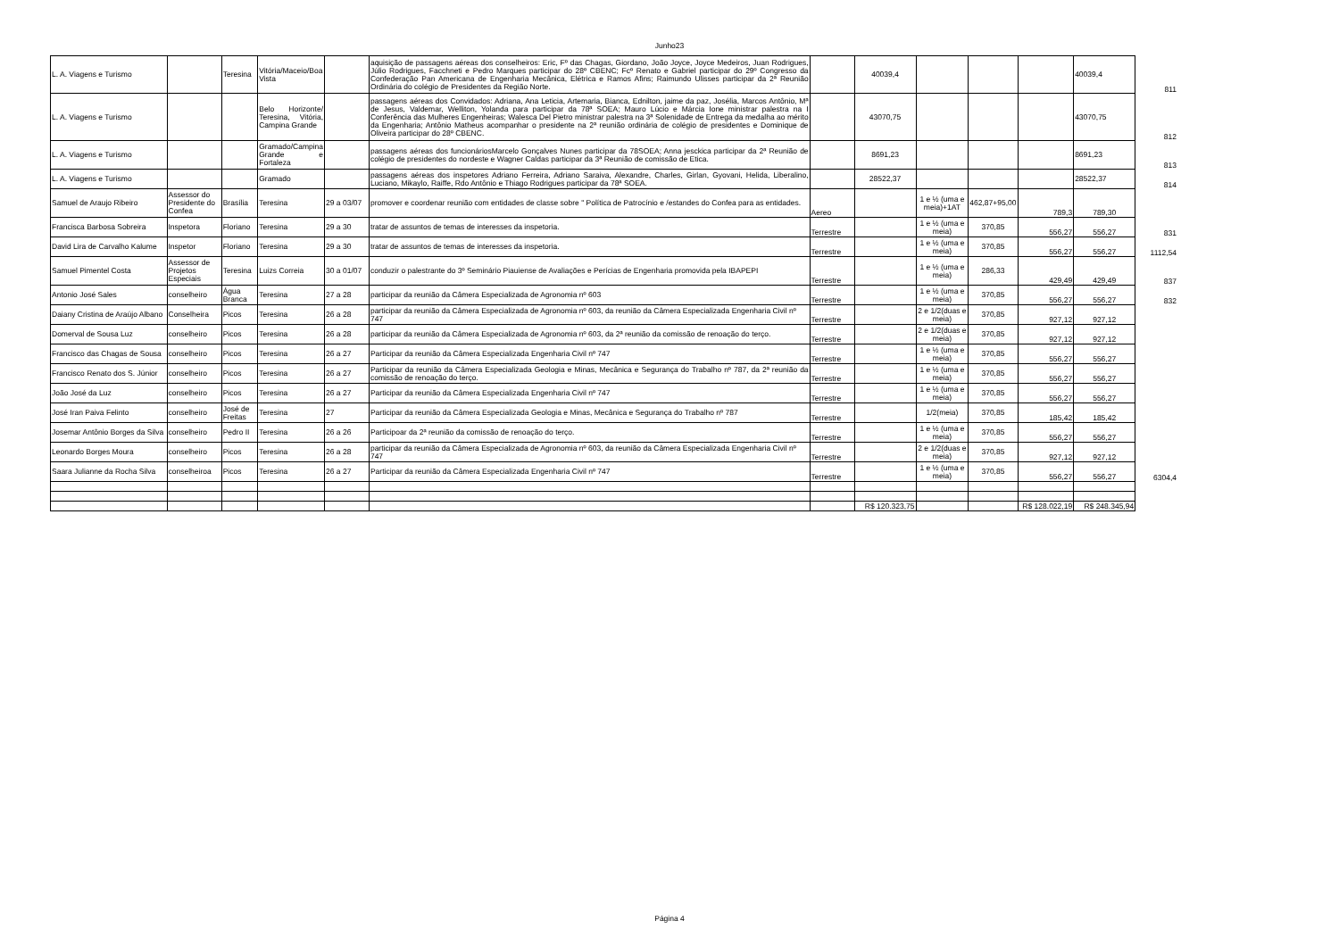Junho23
| L. A. Viagens e Turismo | | Teresina | Vitória/Maceio/Boa Vista | | aquisição de passagens aéreas dos conselheiros: Eric, Fº das Chagas, Giordano, João Joyce, Joyce Medeiros, Juan Rodrigues, Júlio Rodrigues, Facchneti e Pedro Marques participar do 28º CBENC; Fcº Renato e Gabriel participar do 29º Congresso da Confederação Pan Americana de Engenharia Mecânica, Elétrica e Ramos Afins; Raimundo Ulisses participar da 2ª Reunião Ordinária do colégio de Presidentes da Região Norte. | | 40039,4 | | | | 40039,4 | 811 |
| L. A. Viagens e Turismo | | | Belo Horizonte/ Teresina, Vitória, Campina Grande | | passagens aéreas dos Convidados: Adriana, Ana Leticia, Artemaria, Bianca, Ednilton, jaime da paz, Josélia, Marcos Antônio, Mª de Jesus, Valdemar, Welliton, Yolanda para participar da 78ª SOEA; Mauro Lúcio e Márcia Ione ministrar palestra na I Conferência das Mulheres Engenheiras; Walesca Del Pietro ministrar palestra na 3ª Solenidade de Entrega da medalha ao mérito da Engenharia; Antônio Matheus acompanhar o presidente na 2ª reunião ordinária de colégio de presidentes e Dominique de Oliveira participar do 28º CBENC. | | 43070,75 | | | | 43070,75 | 812 |
| L. A. Viagens e Turismo | | | Gramado/Campina Grande e Fortaleza | | passagens aéreas dos funcionáriosMarcelo Gonçalves Nunes participar da 78SOEA; Anna jesckica participar da 2ª Reunião de colégio de presidentes do nordeste e Wagner Caldas participar da 3ª Reunião de comissão de Etica. | | 8691,23 | | | | 8691,23 | 813 |
| L. A. Viagens e Turismo | | | Gramado | | passagens aéreas dos inspetores Adriano Ferreira, Adriano Saraiva, Alexandre, Charles, Girlan, Gyovani, Helida, Liberalino, Luciano, Mikaylo, Raiffe, Rdo Antônio e Thiago Rodrigues participar da 78ª SOEA. | | 28522,37 | | | | 28522,37 | 814 |
| Samuel de Araujo Ribeiro | Assessor do Presidente do Confea | Brasília | Teresina | 29 a 03/07 | promover e coordenar reunião com entidades de classe sobre " Política de Patrocínio e /estandes do Confea para as entidades. | Aereo | | 1 e ½ (uma e meia)+1AT | 462,87+95,00 | 789,3 | 789,30 | |
| Francisca Barbosa Sobreira | Inspetora | Floriano | Teresina | 29 a 30 | tratar de assuntos de temas de interesses da inspetoria. | Terrestre | | 1 e ½ (uma e meia) | 370,85 | 556,27 | 556,27 | 831 |
| David Lira de Carvalho Kalume | Inspetor | Floriano | Teresina | 29 a 30 | tratar de assuntos de temas de interesses da inspetoria. | Terrestre | | 1 e ½ (uma e meia) | 370,85 | 556,27 | 556,27 | 1112,54 |
| Samuel Pimentel Costa | Assessor de Projetos Especiais | Teresina | Luizs Correia | 30 a 01/07 | conduzir o palestrante do 3º Seminário Piauiense de Avaliações e Perícias de Engenharia promovida pela IBAPEPI | Terrestre | | 1 e ½ (uma e meia) | 286,33 | 429,49 | 429,49 | 837 |
| Antonio José Sales | conselheiro | Água Branca | Teresina | 27 a 28 | participar da reunião da Câmera Especializada de Agronomia nº 603 | Terrestre | | 1 e ½ (uma e meia) | 370,85 | 556,27 | 556,27 | 832 |
| Daiany Cristina de Araújo Albano | Conselheira | Picos | Teresina | 26 a 28 | participar da reunião da Câmera Especializada de Agronomia nº 603, da reunião da Câmera Especializada Engenharia Civil nº 747 | Terrestre | | 2 e 1/2(duas e meia) | 370,85 | 927,12 | 927,12 | |
| Domerval de Sousa Luz | conselheiro | Picos | Teresina | 26 a 28 | participar da reunião da Câmera Especializada de Agronomia nº 603, da 2ª reunião da comissão de renoação do terço. | Terrestre | | 2 e 1/2(duas e meia) | 370,85 | 927,12 | 927,12 | |
| Francisco das Chagas de Sousa | conselheiro | Picos | Teresina | 26 a 27 | Participar da reunião da Câmera Especializada Engenharia Civil nº 747 | Terrestre | | 1 e ½ (uma e meia) | 370,85 | 556,27 | 556,27 | |
| Francisco Renato dos S. Júnior | conselheiro | Picos | Teresina | 26 a 27 | Participar da reunião da Câmera Especializada Geologia e Minas, Mecânica e Segurança do Trabalho nº 787, da 2ª reunião da comissão de renoação do terço. | Terrestre | | 1 e ½ (uma e meia) | 370,85 | 556,27 | 556,27 | |
| João José da Luz | conselheiro | Picos | Teresina | 26 a 27 | Participar da reunião da Câmera Especializada Engenharia Civil nº 747 | Terrestre | | 1 e ½ (uma e meia) | 370,85 | 556,27 | 556,27 | |
| José Iran Paiva Felinto | conselheiro | José de Freitas | Teresina | 27 | Participar da reunião da Câmera Especializada Geologia e Minas, Mecânica e Segurança do Trabalho nº 787 | Terrestre | | 1/2(meia) | 370,85 | 185,42 | 185,42 | |
| Josemar Antônio Borges da Silva | conselheiro | Pedro II | Teresina | 26 a 26 | Participoar da 2ª reunião da comissão de renoação do terço. | Terrestre | | 1 e ½ (uma e meia) | 370,85 | 556,27 | 556,27 | |
| Leonardo Borges Moura | conselheiro | Picos | Teresina | 26 a 28 | participar da reunião da Câmera Especializada de Agronomia nº 603, da reunião da Câmera Especializada Engenharia Civil nº 747 | Terrestre | | 2 e 1/2(duas e meia) | 370,85 | 927,12 | 927,12 | |
| Saara Julianne da Rocha Silva | conselheiroa | Picos | Teresina | 26 a 27 | Participar da reunião da Câmera Especializada Engenharia Civil nº 747 | Terrestre | | 1 e ½ (uma e meia) | 370,85 | 556,27 | 556,27 | 6304,4 |
| | | | | | | | R$ 120.323,75 | | | R$ 128.022,19 | R$ 248.345,94 | |
Página 4